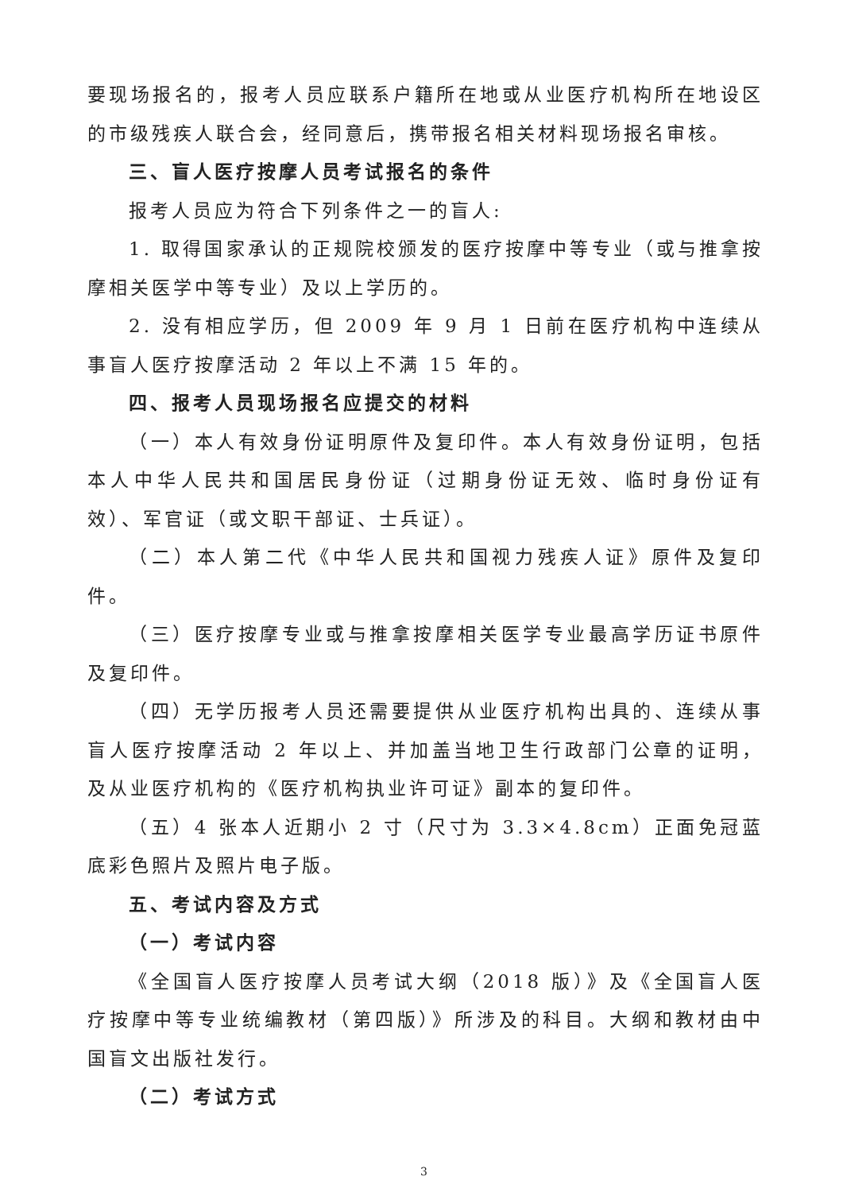要现场报名的，报考人员应联系户籍所在地或从业医疗机构所在地设区的市级残疾人联合会，经同意后，携带报名相关材料现场报名审核。
三、盲人医疗按摩人员考试报名的条件
报考人员应为符合下列条件之一的盲人:
1. 取得国家承认的正规院校颁发的医疗按摩中等专业（或与推拿按摩相关医学中等专业）及以上学历的。
2. 没有相应学历，但 2009 年 9 月 1 日前在医疗机构中连续从事盲人医疗按摩活动 2 年以上不满 15 年的。
四、报考人员现场报名应提交的材料
（一）本人有效身份证明原件及复印件。本人有效身份证明，包括本人中华人民共和国居民身份证（过期身份证无效、临时身份证有效）、军官证（或文职干部证、士兵证）。
（二）本人第二代《中华人民共和国视力残疾人证》原件及复印件。
（三）医疗按摩专业或与推拿按摩相关医学专业最高学历证书原件及复印件。
（四）无学历报考人员还需要提供从业医疗机构出具的、连续从事盲人医疗按摩活动 2 年以上、并加盖当地卫生行政部门公章的证明，及从业医疗机构的《医疗机构执业许可证》副本的复印件。
（五）4 张本人近期小 2 寸（尺寸为 3.3×4.8cm）正面免冠蓝底彩色照片及照片电子版。
五、考试内容及方式
（一）考试内容
《全国盲人医疗按摩人员考试大纲（2018 版）》及《全国盲人医疗按摩中等专业统编教材（第四版）》所涉及的科目。大纲和教材由中国盲文出版社发行。
（二）考试方式
3